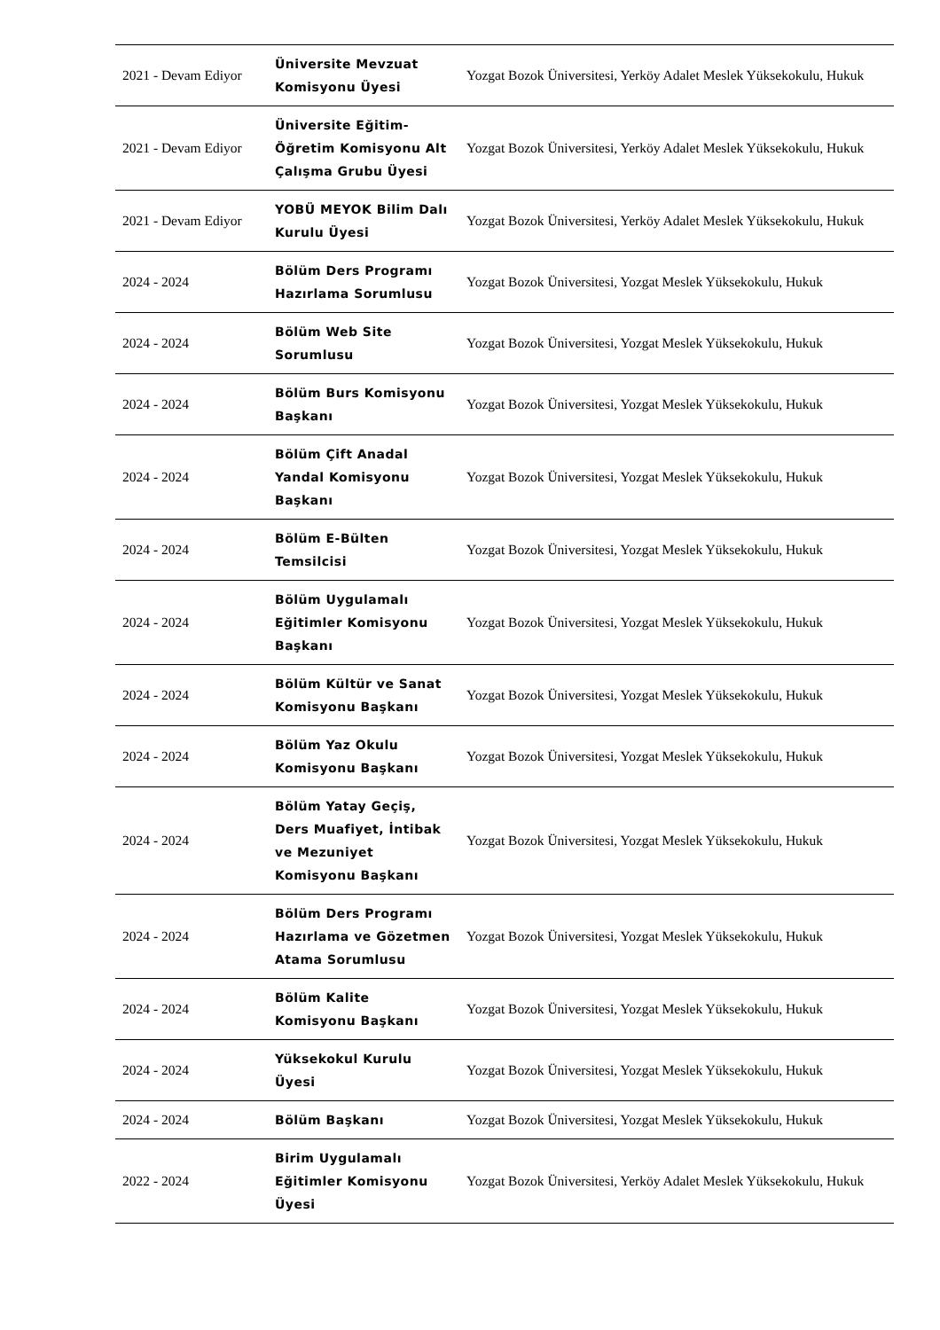| 2021 - Devam Ediyor | Üniversite Mevzuat Komisyonu Üyesi | Yozgat Bozok Üniversitesi, Yerköy Adalet Meslek Yüksekokulu, Hukuk |
| 2021 - Devam Ediyor | Üniversite Eğitim-Öğretim Komisyonu Alt Çalışma Grubu Üyesi | Yozgat Bozok Üniversitesi, Yerköy Adalet Meslek Yüksekokulu, Hukuk |
| 2021 - Devam Ediyor | YOBÜ MEYOK Bilim Dalı Kurulu Üyesi | Yozgat Bozok Üniversitesi, Yerköy Adalet Meslek Yüksekokulu, Hukuk |
| 2024 - 2024 | Bölüm Ders Programı Hazırlama Sorumlusu | Yozgat Bozok Üniversitesi, Yozgat Meslek Yüksekokulu, Hukuk |
| 2024 - 2024 | Bölüm Web Site Sorumlusu | Yozgat Bozok Üniversitesi, Yozgat Meslek Yüksekokulu, Hukuk |
| 2024 - 2024 | Bölüm Burs Komisyonu Başkanı | Yozgat Bozok Üniversitesi, Yozgat Meslek Yüksekokulu, Hukuk |
| 2024 - 2024 | Bölüm Çift Anadal Yandal Komisyonu Başkanı | Yozgat Bozok Üniversitesi, Yozgat Meslek Yüksekokulu, Hukuk |
| 2024 - 2024 | Bölüm E-Bülten Temsilcisi | Yozgat Bozok Üniversitesi, Yozgat Meslek Yüksekokulu, Hukuk |
| 2024 - 2024 | Bölüm Uygulamalı Eğitimler Komisyonu Başkanı | Yozgat Bozok Üniversitesi, Yozgat Meslek Yüksekokulu, Hukuk |
| 2024 - 2024 | Bölüm Kültür ve Sanat Komisyonu Başkanı | Yozgat Bozok Üniversitesi, Yozgat Meslek Yüksekokulu, Hukuk |
| 2024 - 2024 | Bölüm Yaz Okulu Komisyonu Başkanı | Yozgat Bozok Üniversitesi, Yozgat Meslek Yüksekokulu, Hukuk |
| 2024 - 2024 | Bölüm Yatay Geçiş, Ders Muafiyet, İntibak ve Mezuniyet Komisyonu Başkanı | Yozgat Bozok Üniversitesi, Yozgat Meslek Yüksekokulu, Hukuk |
| 2024 - 2024 | Bölüm Ders Programı Hazırlama ve Gözetmen Atama Sorumlusu | Yozgat Bozok Üniversitesi, Yozgat Meslek Yüksekokulu, Hukuk |
| 2024 - 2024 | Bölüm Kalite Komisyonu Başkanı | Yozgat Bozok Üniversitesi, Yozgat Meslek Yüksekokulu, Hukuk |
| 2024 - 2024 | Yüksekokul Kurulu Üyesi | Yozgat Bozok Üniversitesi, Yozgat Meslek Yüksekokulu, Hukuk |
| 2024 - 2024 | Bölüm Başkanı | Yozgat Bozok Üniversitesi, Yozgat Meslek Yüksekokulu, Hukuk |
| 2022 - 2024 | Birim Uygulamalı Eğitimler Komisyonu Üyesi | Yozgat Bozok Üniversitesi, Yerköy Adalet Meslek Yüksekokulu, Hukuk |